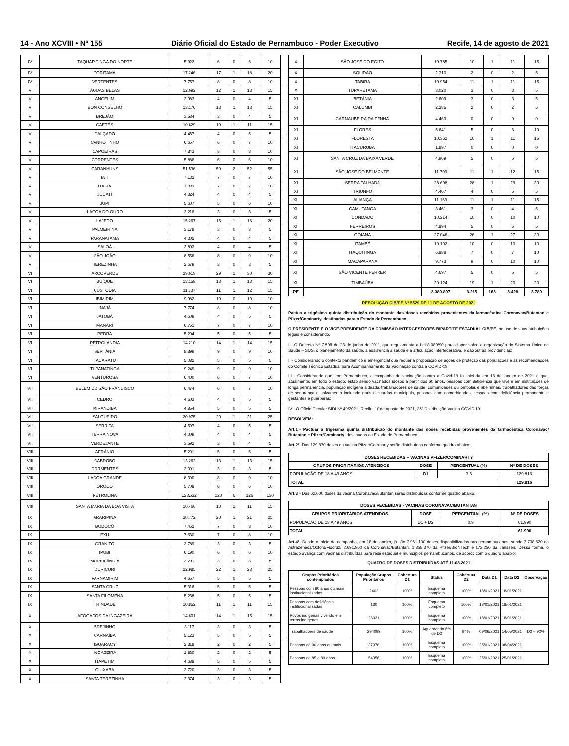14 - Ano XCVIII • Nº 155 Diário Oficial do Estado de Pernambuco - Poder Executivo Recife, 14 de agosto de 2021
| IV | TAQUARITINGA DO NORTE | 5.922 | 6 | 0 | 6 | 10 |
| IV | TORITAMA | 17.246 | 17 | 1 | 18 | 20 |
| IV | VERTENTES | 7.757 | 8 | 0 | 8 | 10 |
| V | ÁGUAS BELAS | 12.692 | 12 | 1 | 13 | 15 |
| V | ANGELIM | 3.983 | 4 | 0 | 4 | 5 |
| V | BOM CONSELHO | 13.176 | 13 | 1 | 13 | 15 |
| V | BREJÃO | 3.584 | 3 | 0 | 4 | 5 |
| V | CAETÉS | 10.629 | 10 | 1 | 11 | 15 |
| V | CALÇADO | 4.467 | 4 | 0 | 5 | 5 |
| V | CANHOTINHO | 6.657 | 6 | 0 | 7 | 10 |
| V | CAPOEIRAS | 7.843 | 8 | 0 | 8 | 10 |
| V | CORRENTES | 5.886 | 6 | 0 | 6 | 10 |
| V | GARANHUNS | 51.536 | 50 | 2 | 52 | 55 |
| V | IATI | 7.132 | 7 | 0 | 7 | 10 |
| V | ITAÍBA | 7.333 | 7 | 0 | 7 | 10 |
| V | JUCATI | 4.324 | 4 | 0 | 4 | 5 |
| V | JUPI | 5.607 | 5 | 0 | 6 | 10 |
| V | LAGOA DO OURO | 3.216 | 3 | 0 | 3 | 5 |
| V | LAJEDO | 15.267 | 15 | 1 | 16 | 20 |
| V | PALMEIRINA | 3.178 | 3 | 0 | 3 | 5 |
| V | PARANATAMA | 4.305 | 4 | 0 | 4 | 5 |
| V | SALOÁ | 3.893 | 4 | 0 | 4 | 5 |
| V | SÃO JOÃO | 8.556 | 8 | 0 | 9 | 10 |
| V | TEREZINHA | 2.679 | 3 | 0 | 3 | 5 |
| VI | ARCOVERDE | 29.619 | 29 | 1 | 30 | 30 |
| VI | BUÍQUE | 13.158 | 13 | 1 | 13 | 15 |
| VI | CUSTÓDIA | 11.537 | 11 | 1 | 12 | 15 |
| VI | IBIMIRIM | 9.982 | 10 | 0 | 10 | 10 |
| VI | INAJÁ | 7.774 | 8 | 0 | 8 | 10 |
| VI | JATOBÁ | 4.609 | 4 | 0 | 5 | 5 |
| VI | MANARI | 6.751 | 7 | 0 | 7 | 10 |
| VI | PEDRA | 5.204 | 5 | 0 | 5 | 5 |
| VI | PETROLÂNDIA | 14.210 | 14 | 1 | 14 | 15 |
| VI | SERTÂNIA | 8.899 | 9 | 0 | 9 | 10 |
| VI | TACARATU | 5.082 | 5 | 0 | 5 | 5 |
| VI | TUPANATINGA | 9.249 | 9 | 0 | 9 | 10 |
| VI | VENTUROSA | 6.400 | 6 | 0 | 7 | 10 |
| VII | BELÉM DO SÃO FRANCISCO | 6.474 | 6 | 0 | 7 | 10 |
| VII | CEDRO | 4.603 | 4 | 0 | 5 | 5 |
| VII | MIRANDIBA | 4.854 | 5 | 0 | 5 | 5 |
| VII | SALGUEIRO | 20.975 | 20 | 1 | 21 | 25 |
| VII | SERRITA | 4.597 | 4 | 0 | 5 | 5 |
| VII | TERRA NOVA | 4.009 | 4 | 0 | 4 | 5 |
| VII | VERDEJANTE | 3.592 | 3 | 0 | 4 | 5 |
| VIII | AFRÂNIO | 5.291 | 5 | 0 | 5 | 5 |
| VIII | CABROBÓ | 13.262 | 13 | 1 | 13 | 15 |
| VIII | DORMENTES | 3.091 | 3 | 0 | 3 | 5 |
| VIII | LAGOA GRANDE | 8.390 | 8 | 0 | 9 | 10 |
| VIII | OROCÓ | 5.708 | 6 | 0 | 6 | 10 |
| VIII | PETROLINA | 123.532 | 120 | 6 | 126 | 130 |
| VIII | SANTA MARIA DA BOA VISTA | 10.466 | 10 | 1 | 11 | 15 |
| IX | ARARIPINA | 20.772 | 20 | 1 | 21 | 25 |
| IX | BODOCÓ | 7.452 | 7 | 0 | 8 | 10 |
| IX | EXU | 7.630 | 7 | 0 | 8 | 10 |
| IX | GRANITO | 2.789 | 3 | 0 | 3 | 5 |
| IX | IPUBI | 6.190 | 6 | 0 | 6 | 10 |
| IX | MOREILÂNDIA | 3.291 | 3 | 0 | 3 | 5 |
| IX | OURICURI | 22.985 | 22 | 1 | 23 | 25 |
| IX | PARNAMIRIM | 4.657 | 5 | 0 | 5 | 5 |
| IX | SANTA CRUZ | 5.316 | 5 | 0 | 5 | 5 |
| IX | SANTA FILOMENA | 5.238 | 5 | 0 | 5 | 5 |
| IX | TRINDADE | 10.852 | 11 | 1 | 11 | 15 |
| X | AFOGADOS DA INGAZEIRA | 14.801 | 14 | 1 | 15 | 15 |
| X | BREJINHO | 3.117 | 3 | 0 | 3 | 5 |
| X | CARNAÍBA | 5.123 | 5 | 0 | 5 | 5 |
| X | IGUARACY | 2.318 | 2 | 0 | 2 | 5 |
| X | INGAZEIRA | 1.830 | 2 | 0 | 2 | 5 |
| X | ITAPETIM | 4.688 | 5 | 0 | 5 | 5 |
| X | QUIXABA | 2.720 | 3 | 0 | 3 | 5 |
| X | SANTA TEREZINHA | 3.374 | 3 | 0 | 3 | 5 |
| X | SÃO JOSÉ DO EGITO | 10.785 | 10 | 1 | 11 | 15 |
| X | SOLIDÃO | 2.310 | 2 | 0 | 2 | 5 |
| X | TABIRA | 10.954 | 11 | 1 | 11 | 15 |
| X | TUPARETAMA | 3.020 | 3 | 0 | 3 | 5 |
| XI | BETÂNIA | 2.609 | 3 | 0 | 3 | 5 |
| XI | CALUMBI | 2.285 | 2 | 0 | 2 | 5 |
| XI | CARNAUBEIRA DA PENHA | 4.463 | 0 | 0 | 0 | 0 |
| XI | FLORES | 5.641 | 5 | 0 | 6 | 10 |
| XI | FLORESTA | 10.362 | 10 | 1 | 11 | 15 |
| XI | ITACURUBA | 1.897 | 0 | 0 | 0 | 0 |
| XI | SANTA CRUZ DA BAIXA VERDE | 4.969 | 5 | 0 | 5 | 5 |
| XI | SÃO JOSÉ DO BELMONTE | 11.709 | 11 | 1 | 12 | 15 |
| XI | SERRA TALHADA | 28.698 | 28 | 1 | 29 | 30 |
| XI | TRIUNFO | 4.467 | 4 | 0 | 5 | 5 |
| XII | ALIANÇA | 11.169 | 11 | 1 | 11 | 15 |
| XII | CAMUTANGA | 3.461 | 3 | 0 | 4 | 5 |
| XII | CONDADO | 10.214 | 10 | 0 | 10 | 10 |
| XII | FERREIROS | 4.894 | 5 | 0 | 5 | 5 |
| XII | GOIANA | 27.046 | 26 | 1 | 27 | 30 |
| XII | ITAMBÉ | 10.102 | 10 | 0 | 10 | 10 |
| XII | ITAQUITINGA | 6.888 | 7 | 0 | 7 | 10 |
| XII | MACAPARANA | 9.773 | 9 | 0 | 10 | 10 |
| XII | SÃO VICENTE FERRER | 4.697 | 5 | 0 | 5 | 5 |
| XII | TIMBAÚBA | 20.124 | 19 | 1 | 20 | 20 |
| PE | | 3.380.807 | 3.265 | 163 | 3.428 | 3.780 |
RESOLUÇÃO CIB/PE Nº 5529 DE 11 DE AGOSTO DE 2021
Pactua a trigésima quinta distribuição do montante das doses recebidas provenientes da farmacêutica Coronavac/Butantan e Pfizer/Cominarty, destinadas para o Estado de Pernambuco.
O PRESIDENTE E O VICE-PRESIDENTE DA COMISSÃO INTERGESTORES BIPARTITE ESTADUAL CIB/PE, no uso de suas atribuições legais e considerando,
I - O Decreto Nº 7.508 de 28 de junho de 2011, que regulamenta a Lei 8.080/90 para dispor sobre a organização do Sistema Único de Saúde – SUS, o planejamento da saúde, a assistência a saúde e a articulação interfederativa, e dão outras providências;
II - Considerando o contexto pandêmico e emergencial que requer a proposição de ações de proteção das populações e as recomendações do Comitê Técnico Estadual para Acompanhamento da Vacinação contra a COVID-19;
III - Considerando que, em Pernambuco, a campanha de vacinação contra a Covid-19 foi iniciada em 18 de janeiro de 2021 e que, atualmente, em todo o estado, estão sendo vacinados idosos a partir dos 60 anos, pessoas com deficiência que vivem em instituições de longa permanência, população indígena aldeada, trabalhadores de saúde, comunidades quilombolas e ribeirinhas, trabalhadores das forças de segurança e salvamento incluindo garis e guardas municipais, pessoas com comorbidades, pessoas com deficiência permanente e gestantes e puérperas;
IV - O Ofício Circular SIDI Nº 49/2021, Recife, 10 de agosto de 2021, 35ª Distribuição Vacina COVID-19.
RESOLVEM:
Art.1º- Pactuar a trigésima quinta distribuição do montante das doses recebidas provenientes da farmacêutica Coronavac/ Butantan e Pfizer/Cominarty, destinadas ao Estado de Pernambuco.
Art.2º- Das 129.870 doses da vacina Pfizer/Cominarty serão distribuídas conforme quadro abaixo:
| DOSES RECEBIDAS – VACINAS PFIZER/COMINARTY | | | |
| --- | --- | --- | --- |
| GRUPOS PRIORITÁRIOS ATENDIDOS | DOSE | PERCENTUAL (%) | Nº DE DOSES |
| POPULAÇÃO DE 18 A 49 ANOS | D1 | 3,6 | 129.816 |
| TOTAL | | | 129.816 |
Art.3º- Das 62.000 doses da vacina Coronavac/Butantan serão distribuídas conforme quadro abaixo:
| DOSES RECEBIDAS - VACINAS CORONAVAC/BUTANTAN | | | |
| --- | --- | --- | --- |
| GRUPOS PRIORITÁRIOS ATENDIDOS | DOSE | PERCENTUAL (%) | Nº DE DOSES |
| POPULAÇÃO DE 18 A 49 ANOS | D1 + D2 | 0,9 | 61.990 |
| TOTAL | | | 61.990 |
Art.4º- Desde o início da campanha, em 18 de janeiro, já são 7.961.100 doses disponibilizadas aos pernambucanos, sendo 3.738.520 da Astrazeneca/Oxford/Fiocruz, 2.691.960 da Coronavac/Butantan, 1.358.370 da Pfizer/BioNTech e 172.250 da Janssen. Dessa forma, o estado avança com vacinas distribuídas para rede estadual e municípios pernambucanos, de acordo com o quadro abaixo:
QUADRO DE DOSES DISTRIBUÍDAS ATÉ 11.08.2021
| Grupos Prioritários contemplados | População Grupos Prioritários | Cobertura D1 | Status | Cobertura D2 | Data D1 | Data D2 | Observação |
| --- | --- | --- | --- | --- | --- | --- | --- |
| Pessoas com 60 anos ou mais institucionalizadas | 2462 | 100% | Esquema completo | 100% | 18/01/2021 | 18/01/2021 | |
| Pessoas com deficiência institucionalizadas | 130 | 100% | Esquema completo | 100% | 18/01/2021 | 18/01/2021 | |
| Povos indígenas vivendo em terras indígenas | 26021 | 100% | Esquema completo | 100% | 18/01/2021 | 18/01/2021 | |
| Trabalhadores de saúde | 294095 | 100% | Aguardando 6% de D2 | 94% | 09/06/2021 | 14/05/2021 | D2 – 92% |
| Pessoas de 90 anos ou mais | 37376 | 100% | Esquema completo | 100% | 25/01/2021 | 08/04/2021 | |
| Pessoas de 85 a 89 anos | 54356 | 100% | Esquema completo | 100% | 25/01/2021 | 25/01/2021 | |